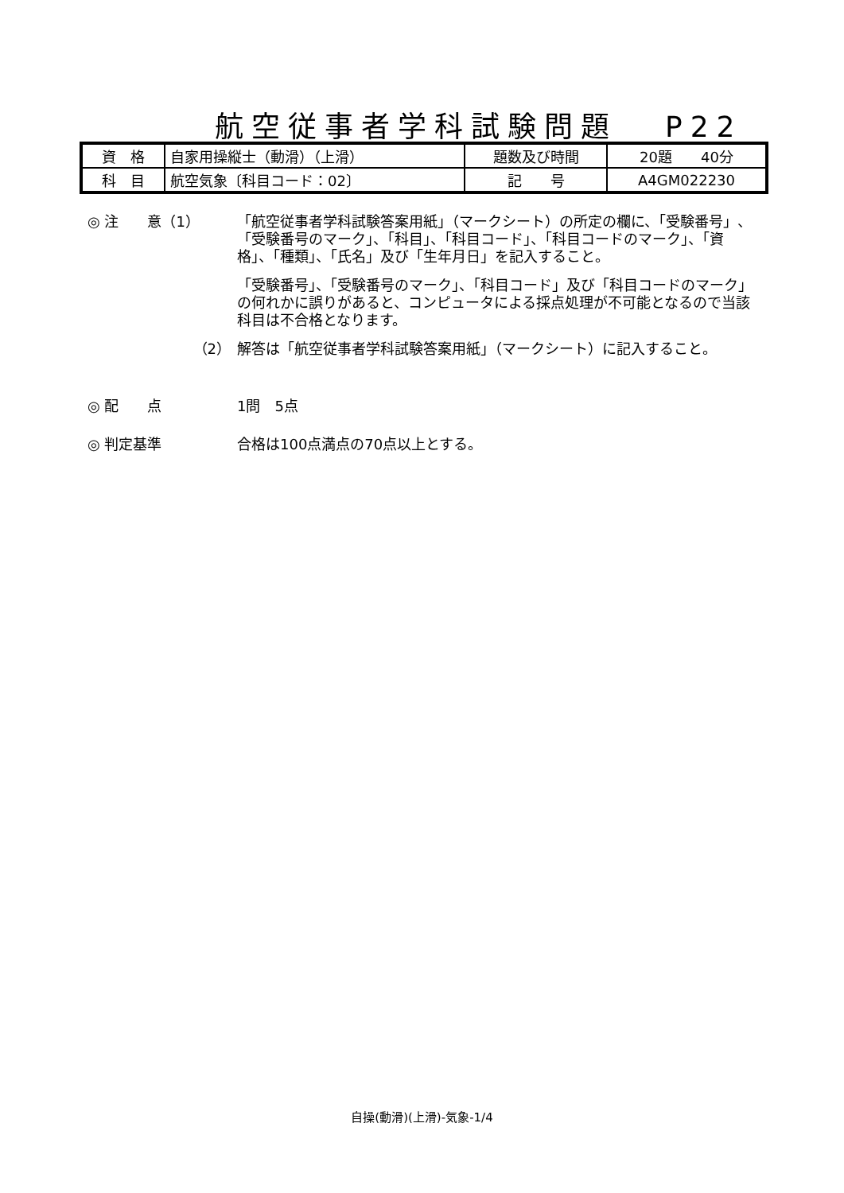航空従事者学科試験問題 P22
| 資 格 | 自家用操縦士（動滑）（上滑） | 題数及び時間 | 20題 40分 |
| 科 目 | 航空気象〔科目コード：02〕 | 記 号 | A4GM022230 |
◎ 注　　意（1） 「航空従事者学科試験答案用紙」（マークシート）の所定の欄に、「受験番号」、「受験番号のマーク」、「科目」、「科目コード」、「科目コードのマーク」、「資格」、「種類」、「氏名」及び「生年月日」を記入すること。
「受験番号」、「受験番号のマーク」、「科目コード」及び「科目コードのマーク」の何れかに誤りがあると、コンピュータによる採点処理が不可能となるので当該科目は不合格となります。
（2） 解答は「航空従事者学科試験答案用紙」（マークシート）に記入すること。
◎ 配　　点 1問　5点
◎ 判定基準 合格は100点満点の70点以上とする。
自操(動滑)(上滑)-気象-1/4